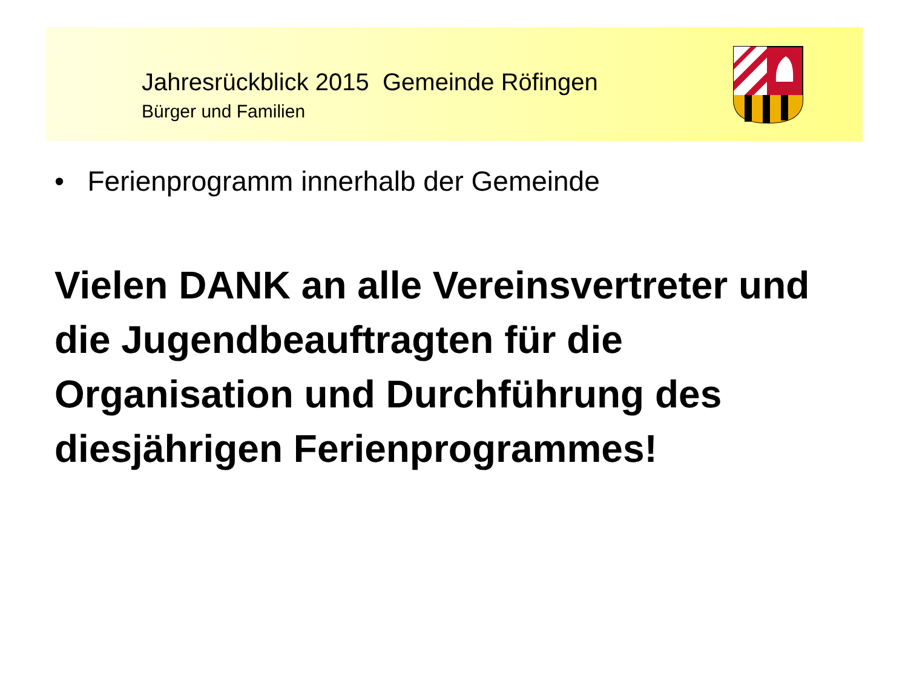Jahresrückblick 2015 Gemeinde Röfingen
Bürger und Familien
• Ferienprogramm innerhalb der Gemeinde
Vielen DANK an alle Vereinsvertreter und die Jugendbeauftragten für die Organisation und Durchführung des diesjährigen Ferienprogrammes!